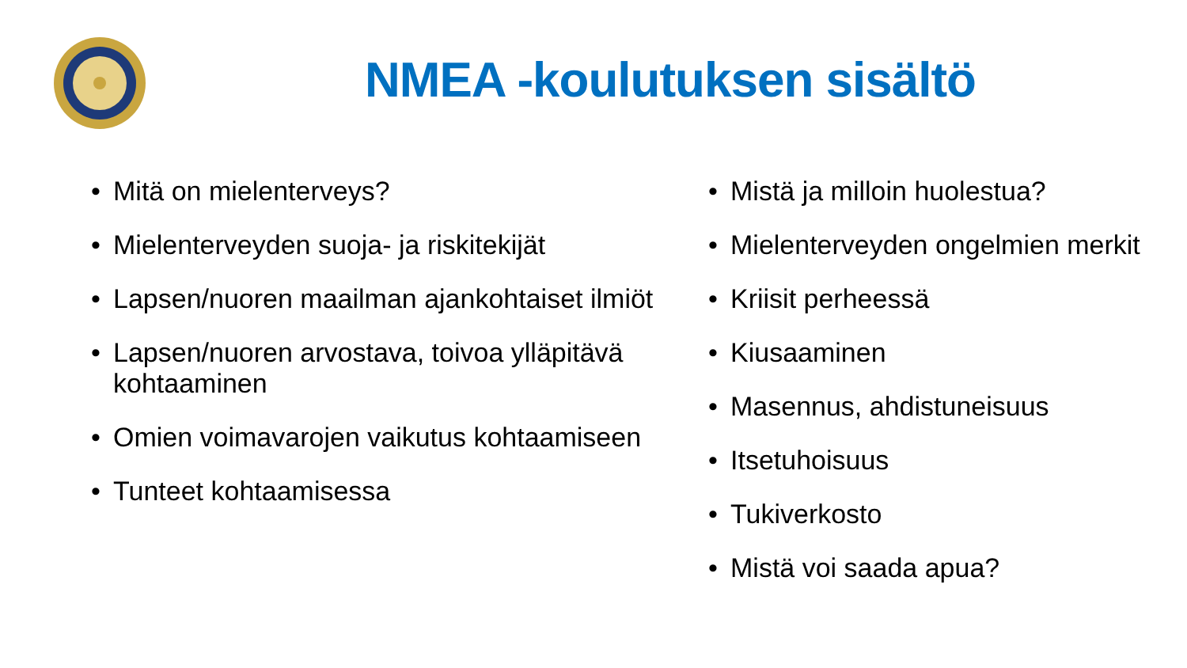NMEA -koulutuksen sisältö
• Mitä on mielenterveys?
• Mielenterveyden suoja- ja riskitekijät
• Lapsen/nuoren maailman ajankohtaiset ilmiöt
• Lapsen/nuoren arvostava, toivoa ylläpitävä kohtaaminen
• Omien voimavarojen vaikutus kohtaamiseen
• Tunteet kohtaamisessa
• Mistä ja milloin huolestua?
• Mielenterveyden ongelmien merkit
• Kriisit perheessä
• Kiusaaminen
• Masennus, ahdistuneisuus
• Itsetuhoisuus
• Tukiverkosto
• Mistä voi saada apua?